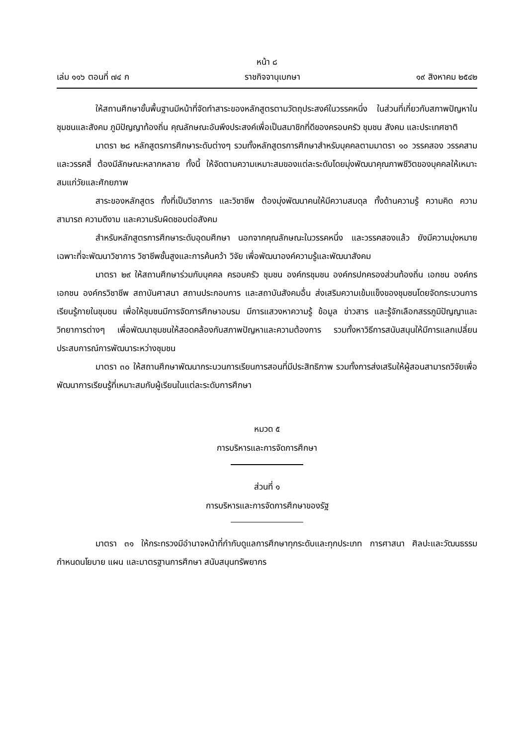หน้า ๘
เล่ม ๑๑๖ ตอนที่ ๗๔ ก ราชกิจจานุเบกษา ๑๙ สิงหาคม ๒๕๔๒
ให้สถานศึกษาขั้นพื้นฐานมีหน้าที่จัดทำสาระของหลักสูตรตามวัตถุประสงค์ในวรรคหนึ่ง ในส่วนที่เกี่ยวกับสภาพปัญหาในชุมชนและสังคม ภูมิปัญญาท้องถิ่น คุณลักษณะอันพึงประสงค์เพื่อเป็นสมาชิกที่ดีของครอบครัว ชุมชน สังคม และประเทศชาติ
มาตรา ๒๘ หลักสูตรการศึกษาระดับต่างๆ รวมทั้งหลักสูตรการศึกษาสำหรับบุคคลตามมาตรา ๑๐ วรรคสอง วรรคสาม และวรรคสี่ ต้องมีลักษณะหลากหลาย ทั้งนี้ ให้จัดตามความเหมาะสมของแต่ละระดับโดยมุ่งพัฒนาคุณภาพชีวิตของบุคคลให้เหมาะสมแก่วัยและศักยภาพ
สาระของหลักสูตร ทั้งที่เป็นวิชาการ และวิชาชีพ ต้องมุ่งพัฒนาคนให้มีความสมดุล ทั้งด้านความรู้ ความคิด ความสามารถ ความดีงาม และความรับผิดชอบต่อสังคม
สำหรับหลักสูตรการศึกษาระดับอุดมศึกษา นอกจากคุณลักษณะในวรรคหนึ่ง และวรรคสองแล้ว ยังมีความมุ่งหมายเฉพาะที่จะพัฒนาวิชาการ วิชาชีพชั้นสูงและการค้นคว้า วิจัย เพื่อพัฒนาองค์ความรู้และพัฒนาสังคม
มาตรา ๒๙ ให้สถานศึกษาร่วมกับบุคคล ครอบครัว ชุมชน องค์กรชุมชน องค์กรปกครองส่วนท้องถิ่น เอกชน องค์กรเอกชน องค์กรวิชาชีพ สถาบันศาสนา สถานประกอบการ และสถาบันสังคมอื่น ส่งเสริมความเข้มแข็งของชุมชนโดยจัดกระบวนการเรียนรู้ภายในชุมชน เพื่อให้ชุมชนมีการจัดการศึกษาอบรม มีการแสวงหาความรู้ ข้อมูล ข่าวสาร และรู้จักเลือกสรรภูมิปัญญาและวิทยาการต่างๆ เพื่อพัฒนาชุมชนให้สอดคล้องกับสภาพปัญหาและความต้องการ รวมทั้งหาวิธีการสนับสนุนให้มีการแลกเปลี่ยนประสบการณ์การพัฒนาระหว่างชุมชน
มาตรา ๓๐ ให้สถานศึกษาพัฒนากระบวนการเรียนการสอนที่มีประสิทธิภาพ รวมทั้งการส่งเสริมให้ผู้สอนสามารถวิจัยเพื่อพัฒนาการเรียนรู้ที่เหมาะสมกับผู้เรียนในแต่ละระดับการศึกษา
หมวด ๕
การบริหารและการจัดการศึกษา
ส่วนที่ ๑
การบริหารและการจัดการศึกษาของรัฐ
มาตรา ๓๑ ให้กระทรวงมีอำนาจหน้าที่กำกับดูแลการศึกษาทุกระดับและทุกประเภท การศาสนา ศิลปะและวัฒนธรรม กำหนดนโยบาย แผน และมาตรฐานการศึกษา สนับสนุนทรัพยากร